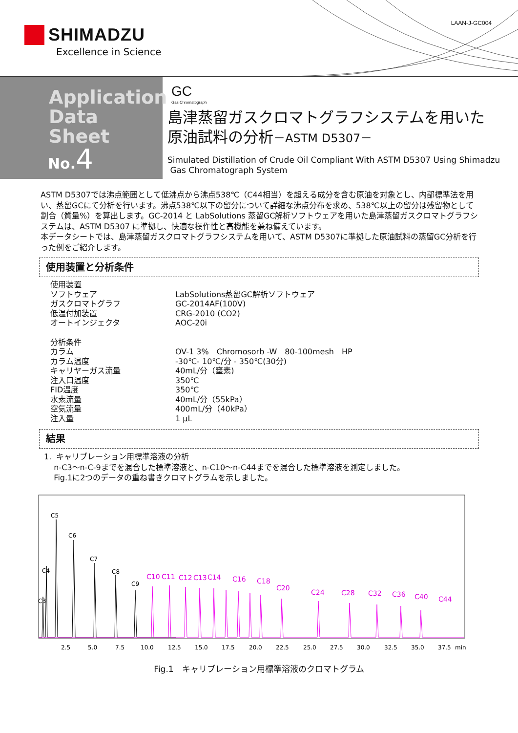SHIMADZU
Excellence in Science
LAAN-J-GC004
Application
Data Sheet
No.4
GC
Gas Chromatograph
島津蒸留ガスクロマトグラフシステムを用いた
原油試料の分析－ASTM D5307－
Simulated Distillation of Crude Oil Compliant With ASTM D5307 Using Shimadzu
Gas Chromatograph System
ASTM D5307では沸点範囲として低沸点から沸点538℃（C44相当）を超える成分を含む原油を対象とし、内部標準法を用い、蒸留GCにて分析を行います。沸点538℃以下の留分について詳細な沸点分布を求め、538℃以上の留分は残留物として割合（質量%）を算出します。GC-2014 と LabSolutions 蒸留GC解析ソフトウェアを用いた島津蒸留ガスクロマトグラフシステムは、ASTM D5307 に準拠し、快適な操作性と高機能を兼ね備えています。
本データシートでは、島津蒸留ガスクロマトグラフシステムを用いて、ASTM D5307に準拠した原油試料の蒸留GC分析を行った例をご紹介します。
使用装置と分析条件
| 使用装置 | |
| ソフトウェア | LabSolutions蒸留GC解析ソフトウェア |
| ガスクロマトグラフ | GC-2014AF(100V) |
| 低温付加装置 | CRG-2010 (CO2) |
| オートインジェクタ | AOC-20i |
| 分析条件 | |
| カラム | OV-1 3% Chromosorb -W 80-100mesh HP |
| カラム温度 | -30℃- 10℃/分 - 350℃(30分) |
| キャリヤーガス流量 | 40mL/分（窒素) |
| 注入口温度 | 350℃ |
| FID温度 | 350℃ |
| 水素流量 | 40mL/分（55kPa） |
| 空気流量 | 400mL/分（40kPa） |
| 注入量 | 1 μL |
結果
1. キャリブレーション用標準溶液の分析
n-C3～n-C-9までを混合した標準溶液と、n-C10～n-C44までを混合した標準溶液を測定しました。
Fig.1に2つのデータの重ね書きクロマトグラムを示しました。
C5
C6
C7
C4
C8
C9
C3
C10
C11
C12
C13
C14
C16
C18
C20
C24
C28
C32
C36
C40
C44
2.5
5.0
7.5
10.0
12.5
15.0
17.5
20.0
22.5
25.0
27.5
30.0
32.5
35.0
37.5
min
Fig.1　キャリブレーション用標準溶液のクロマトグラム